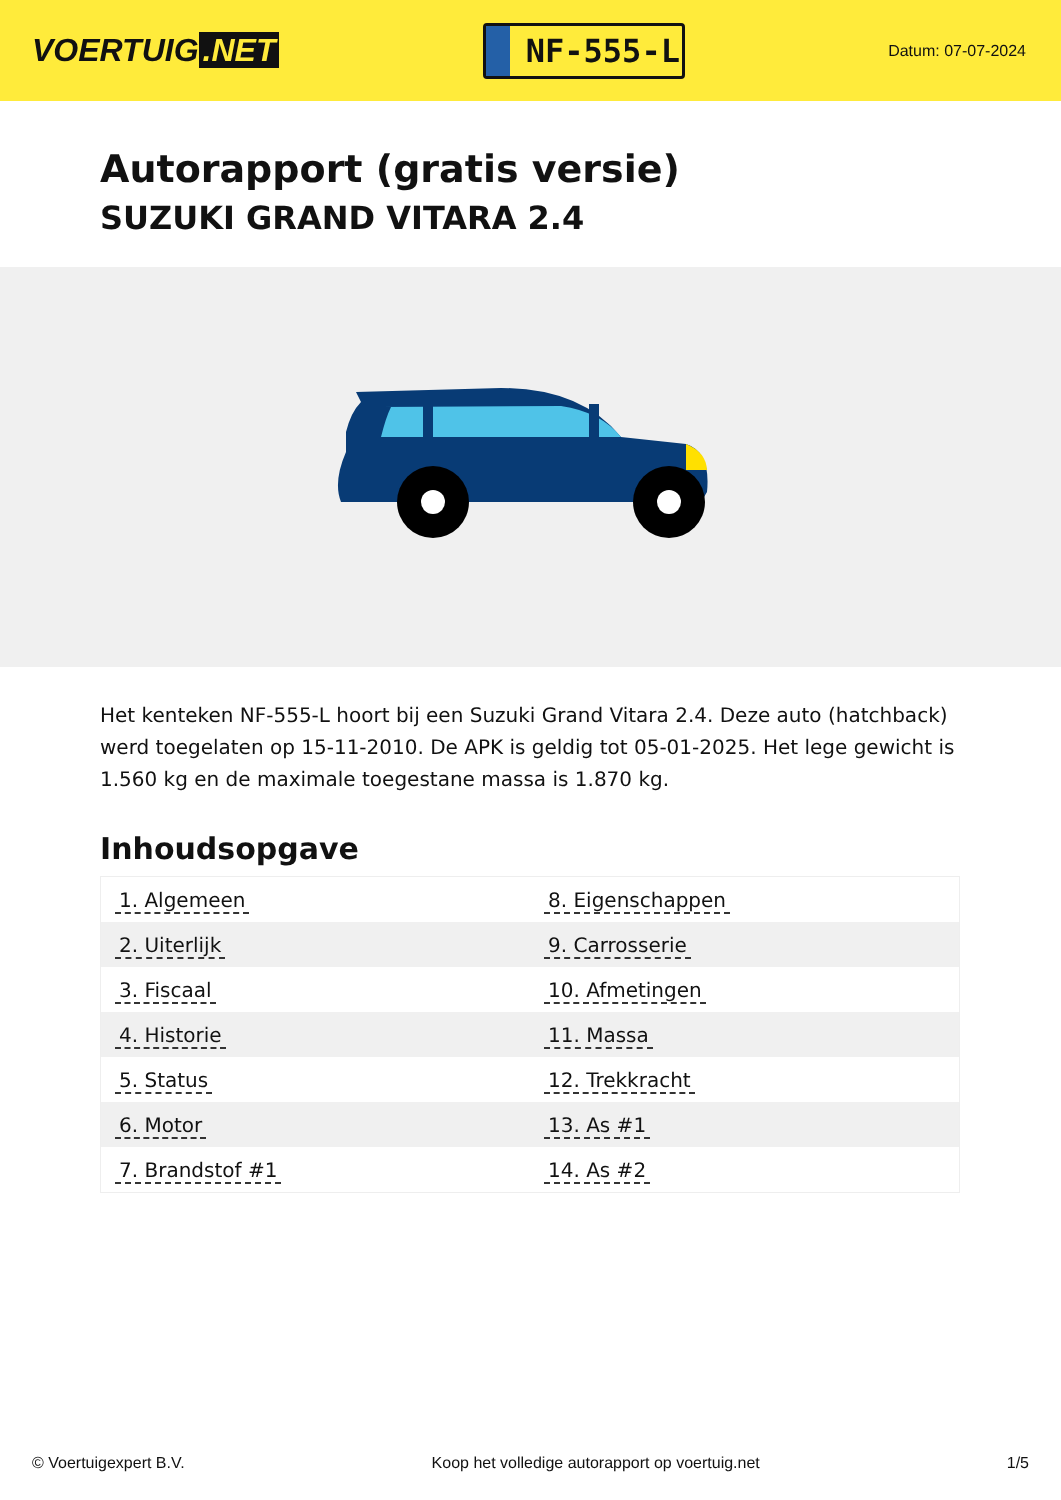VOERTUIG.NET
NF-555-L
Datum: 07-07-2024
Autorapport (gratis versie)
SUZUKI GRAND VITARA 2.4
Het kenteken NF-555-L hoort bij een Suzuki Grand Vitara 2.4. Deze auto (hatchback) werd toegelaten op 15-11-2010. De APK is geldig tot 05-01-2025. Het lege gewicht is 1.560 kg en de maximale toegestane massa is 1.870 kg.
Inhoudsopgave
| 1. Algemeen | 8. Eigenschappen |
| 2. Uiterlijk | 9. Carrosserie |
| 3. Fiscaal | 10. Afmetingen |
| 4. Historie | 11. Massa |
| 5. Status | 12. Trekkracht |
| 6. Motor | 13. As #1 |
| 7. Brandstof #1 | 14. As #2 |
© Voertuigexpert B.V. Koop het volledige autorapport op voertuig.net 1/5